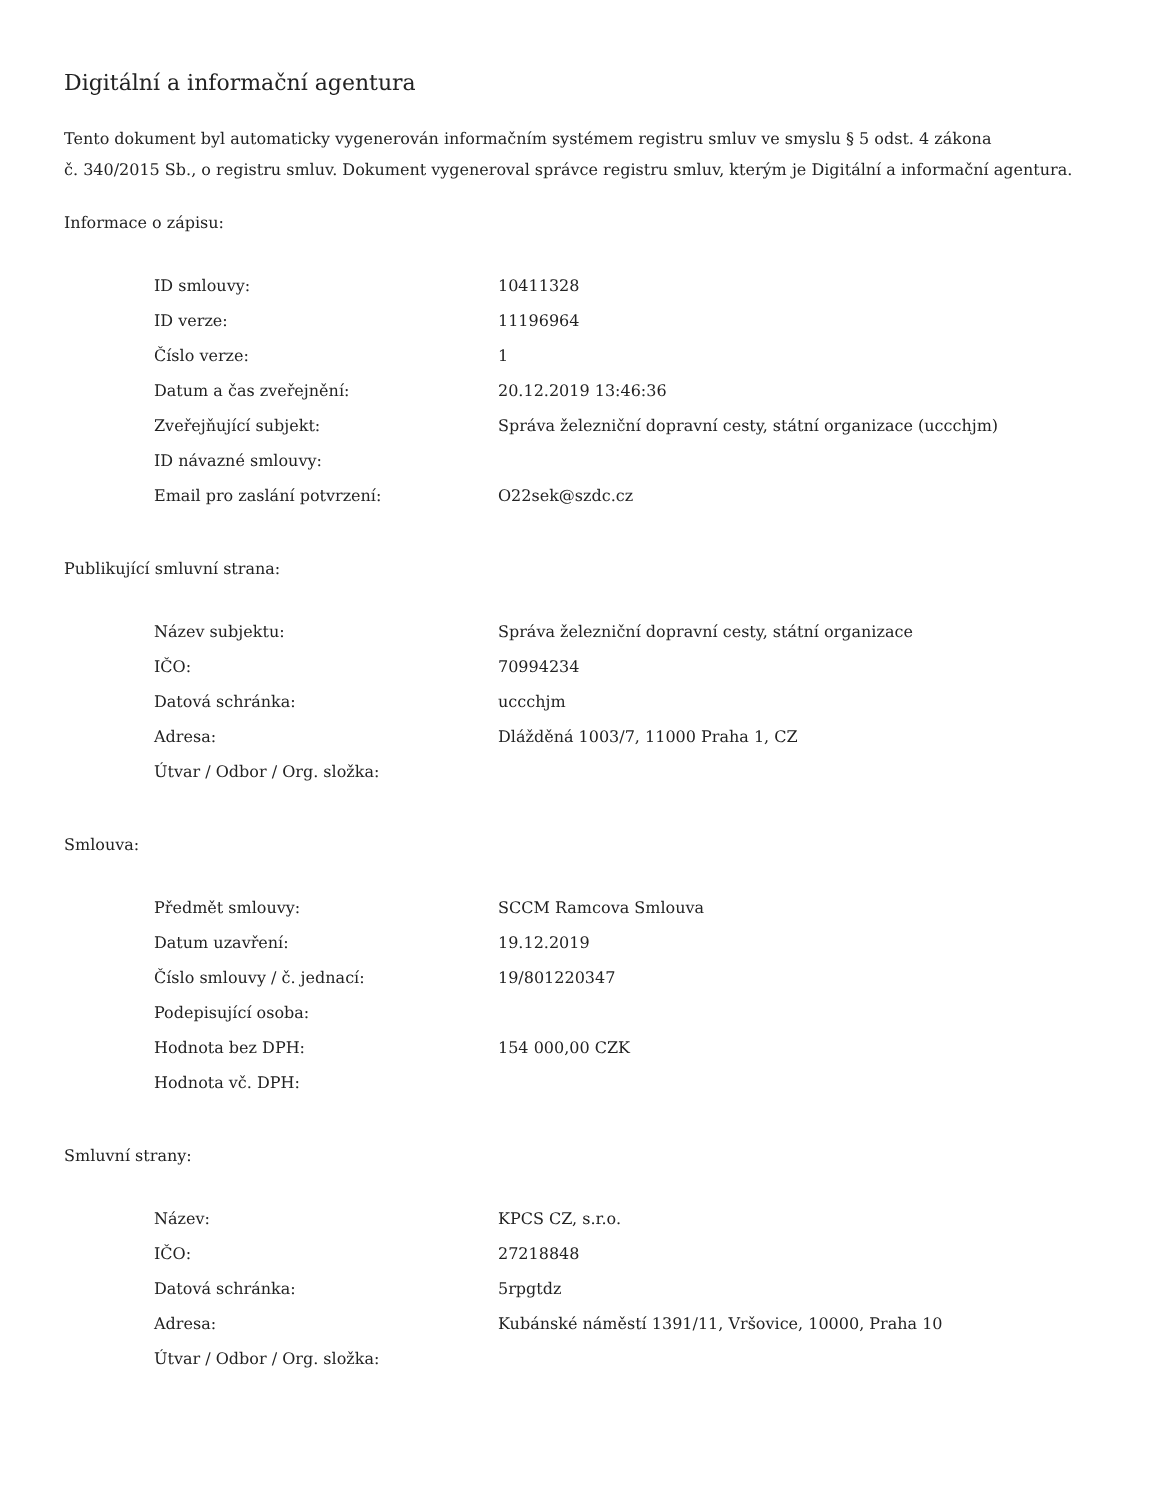Digitální a informační agentura
Tento dokument byl automaticky vygenerován informačním systémem registru smluv ve smyslu § 5 odst. 4 zákona
č. 340/2015 Sb., o registru smluv. Dokument vygeneroval správce registru smluv, kterým je Digitální a informační agentura.
Informace o zápisu:
| ID smlouvy: | 10411328 |
| ID verze: | 11196964 |
| Číslo verze: | 1 |
| Datum a čas zveřejnění: | 20.12.2019 13:46:36 |
| Zveřejňující subjekt: | Správa železniční dopravní cesty, státní organizace (uccchjm) |
| ID návazné smlouvy: | |
| Email pro zaslání potvrzení: | O22sek@szdc.cz |
Publikující smluvní strana:
| Název subjektu: | Správa železniční dopravní cesty, státní organizace |
| IČO: | 70994234 |
| Datová schránka: | uccchjm |
| Adresa: | Dlážděná 1003/7, 11000 Praha 1, CZ |
| Útvar / Odbor / Org. složka: | |
Smlouva:
| Předmět smlouvy: | SCCM Ramcova Smlouva |
| Datum uzavření: | 19.12.2019 |
| Číslo smlouvy / č. jednací: | 19/801220347 |
| Podepisující osoba: | |
| Hodnota bez DPH: | 154 000,00 CZK |
| Hodnota vč. DPH: | |
Smluvní strany:
| Název: | KPCS CZ, s.r.o. |
| IČO: | 27218848 |
| Datová schránka: | 5rpgtdz |
| Adresa: | Kubánské náměstí 1391/11, Vršovice, 10000, Praha 10 |
| Útvar / Odbor / Org. složka: | |